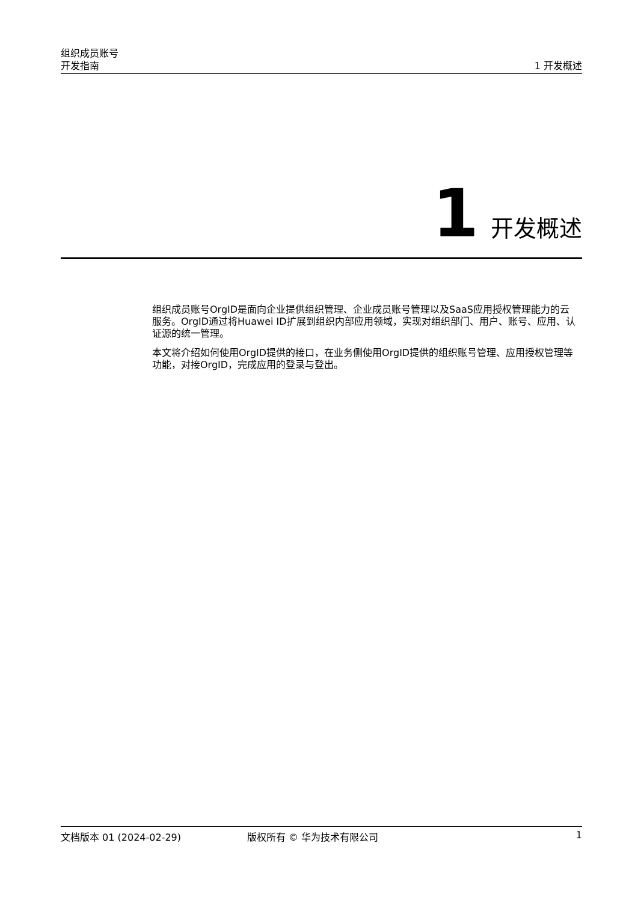组织成员账号
开发指南
1 开发概述
1 开发概述
组织成员账号OrgID是面向企业提供组织管理、企业成员账号管理以及SaaS应用授权管理能力的云服务。OrgID通过将Huawei ID扩展到组织内部应用领域，实现对组织部门、用户、账号、应用、认证源的统一管理。
本文将介绍如何使用OrgID提供的接口，在业务侧使用OrgID提供的组织账号管理、应用授权管理等功能，对接OrgID，完成应用的登录与登出。
文档版本 01 (2024-02-29) 版权所有 © 华为技术有限公司 1